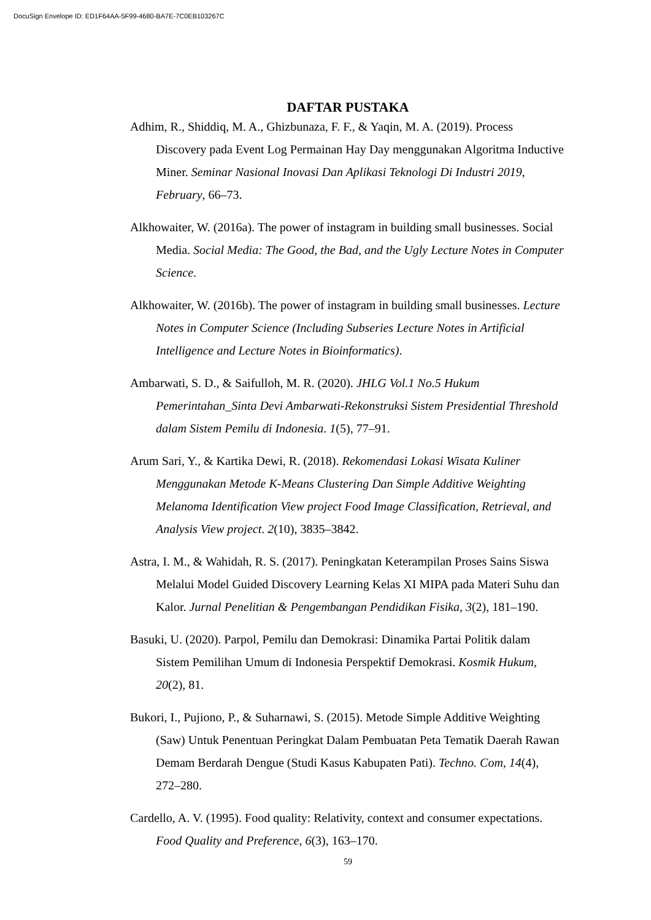DocuSign Envelope ID: ED1F64AA-5F99-4680-BA7E-7C0EB103267C
DAFTAR PUSTAKA
Adhim, R., Shiddiq, M. A., Ghizbunaza, F. F., & Yaqin, M. A. (2019). Process Discovery pada Event Log Permainan Hay Day menggunakan Algoritma Inductive Miner. Seminar Nasional Inovasi Dan Aplikasi Teknologi Di Industri 2019, February, 66–73.
Alkhowaiter, W. (2016a). The power of instagram in building small businesses. Social Media. Social Media: The Good, the Bad, and the Ugly Lecture Notes in Computer Science.
Alkhowaiter, W. (2016b). The power of instagram in building small businesses. Lecture Notes in Computer Science (Including Subseries Lecture Notes in Artificial Intelligence and Lecture Notes in Bioinformatics).
Ambarwati, S. D., & Saifulloh, M. R. (2020). JHLG Vol.1 No.5 Hukum Pemerintahan_Sinta Devi Ambarwati-Rekonstruksi Sistem Presidential Threshold dalam Sistem Pemilu di Indonesia. 1(5), 77–91.
Arum Sari, Y., & Kartika Dewi, R. (2018). Rekomendasi Lokasi Wisata Kuliner Menggunakan Metode K-Means Clustering Dan Simple Additive Weighting Melanoma Identification View project Food Image Classification, Retrieval, and Analysis View project. 2(10), 3835–3842.
Astra, I. M., & Wahidah, R. S. (2017). Peningkatan Keterampilan Proses Sains Siswa Melalui Model Guided Discovery Learning Kelas XI MIPA pada Materi Suhu dan Kalor. Jurnal Penelitian & Pengembangan Pendidikan Fisika, 3(2), 181–190.
Basuki, U. (2020). Parpol, Pemilu dan Demokrasi: Dinamika Partai Politik dalam Sistem Pemilihan Umum di Indonesia Perspektif Demokrasi. Kosmik Hukum, 20(2), 81.
Bukori, I., Pujiono, P., & Suharnawi, S. (2015). Metode Simple Additive Weighting (Saw) Untuk Penentuan Peringkat Dalam Pembuatan Peta Tematik Daerah Rawan Demam Berdarah Dengue (Studi Kasus Kabupaten Pati). Techno. Com, 14(4), 272–280.
Cardello, A. V. (1995). Food quality: Relativity, context and consumer expectations. Food Quality and Preference, 6(3), 163–170.
59